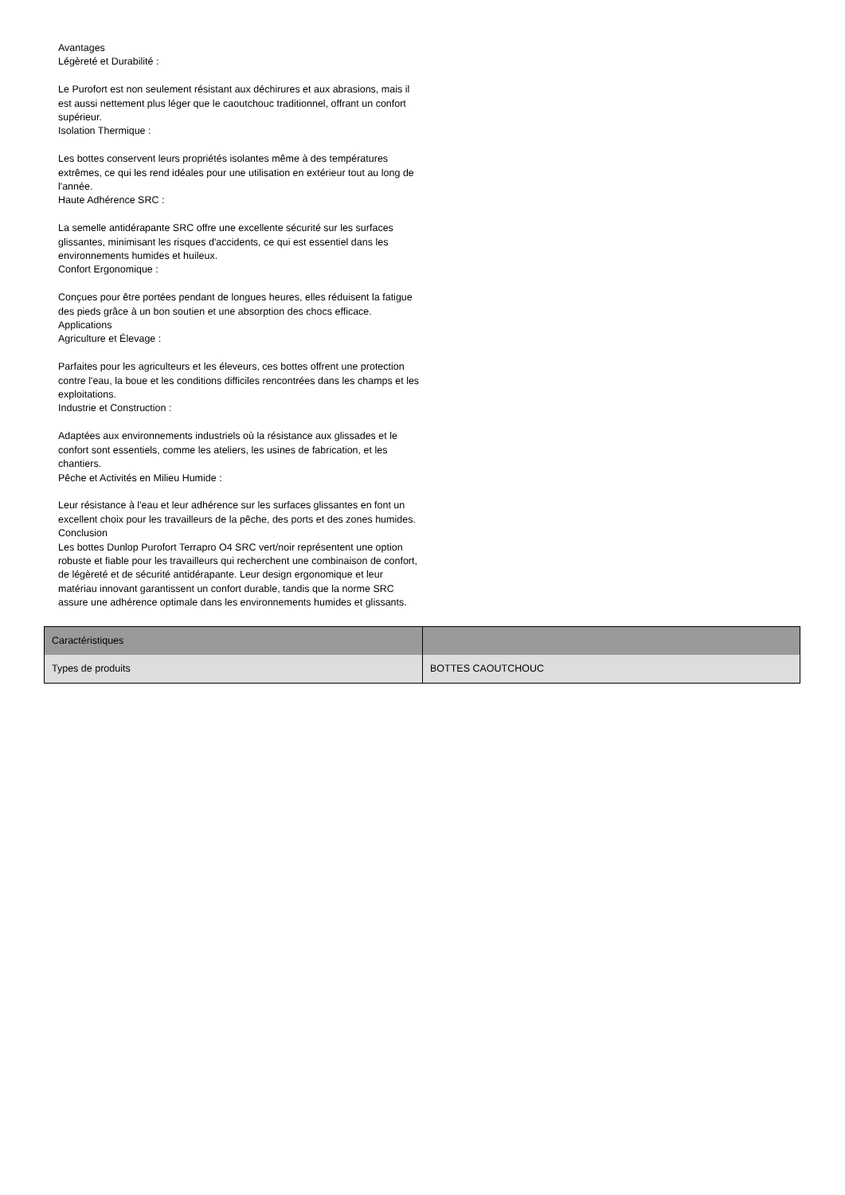Avantages
Légèreté et Durabilité :
Le Purofort est non seulement résistant aux déchirures et aux abrasions, mais il est aussi nettement plus léger que le caoutchouc traditionnel, offrant un confort supérieur.
Isolation Thermique :
Les bottes conservent leurs propriétés isolantes même à des températures extrêmes, ce qui les rend idéales pour une utilisation en extérieur tout au long de l'année.
Haute Adhérence SRC :
La semelle antidérapante SRC offre une excellente sécurité sur les surfaces glissantes, minimisant les risques d'accidents, ce qui est essentiel dans les environnements humides et huileux.
Confort Ergonomique :
Conçues pour être portées pendant de longues heures, elles réduisent la fatigue des pieds grâce à un bon soutien et une absorption des chocs efficace.
Applications
Agriculture et Élevage :
Parfaites pour les agriculteurs et les éleveurs, ces bottes offrent une protection contre l'eau, la boue et les conditions difficiles rencontrées dans les champs et les exploitations.
Industrie et Construction :
Adaptées aux environnements industriels où la résistance aux glissades et le confort sont essentiels, comme les ateliers, les usines de fabrication, et les chantiers.
Pêche et Activités en Milieu Humide :
Leur résistance à l'eau et leur adhérence sur les surfaces glissantes en font un excellent choix pour les travailleurs de la pêche, des ports et des zones humides.
Conclusion
Les bottes Dunlop Purofort Terrapro O4 SRC vert/noir représentent une option robuste et fiable pour les travailleurs qui recherchent une combinaison de confort, de légèreté et de sécurité antidérapante. Leur design ergonomique et leur matériau innovant garantissent un confort durable, tandis que la norme SRC assure une adhérence optimale dans les environnements humides et glissants.
| Caractéristiques | |
| --- | --- |
| Types de produits | BOTTES CAOUTCHOUC |